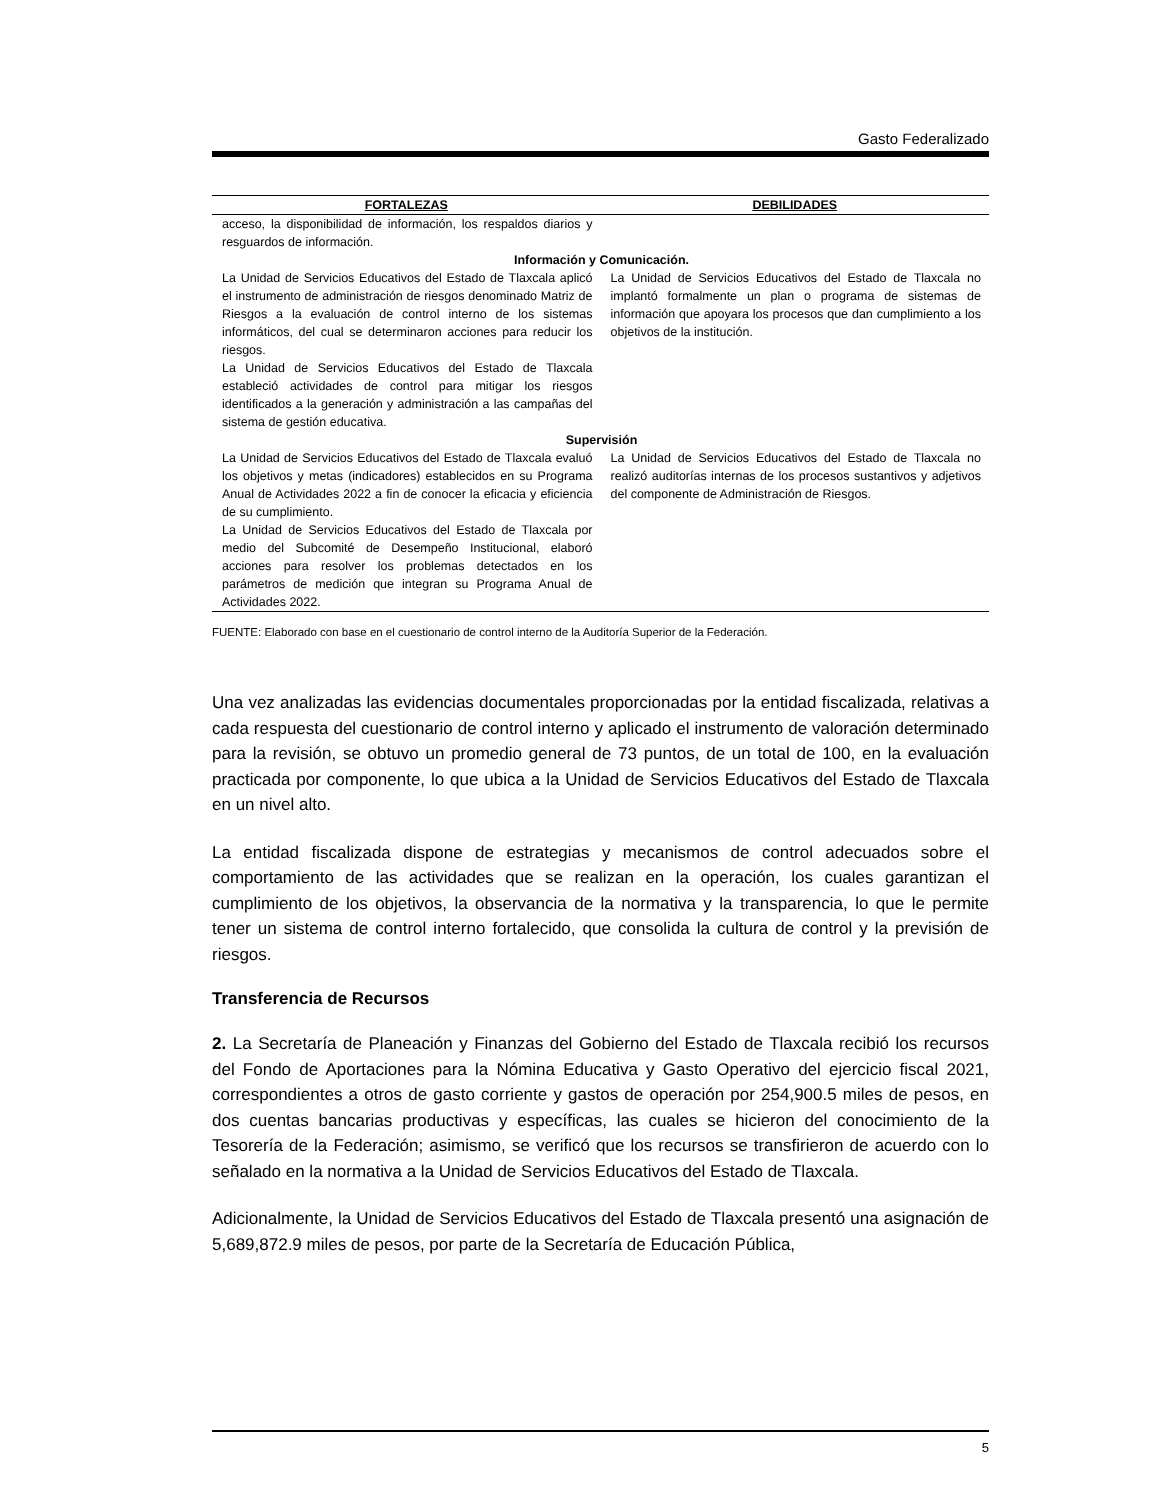Gasto Federalizado
| FORTALEZAS | DEBILIDADES |
| --- | --- |
| acceso, la disponibilidad de información, los respaldos diarios y resguardos de información. | |
| Información y Comunicación. | |
| La Unidad de Servicios Educativos del Estado de Tlaxcala aplicó el instrumento de administración de riesgos denominado Matriz de Riesgos a la evaluación de control interno de los sistemas informáticos, del cual se determinaron acciones para reducir los riesgos. La Unidad de Servicios Educativos del Estado de Tlaxcala estableció actividades de control para mitigar los riesgos identificados a la generación y administración a las campañas del sistema de gestión educativa. | La Unidad de Servicios Educativos del Estado de Tlaxcala no implantó formalmente un plan o programa de sistemas de información que apoyara los procesos que dan cumplimiento a los objetivos de la institución. |
| Supervisión | |
| La Unidad de Servicios Educativos del Estado de Tlaxcala evaluó los objetivos y metas (indicadores) establecidos en su Programa Anual de Actividades 2022 a fin de conocer la eficacia y eficiencia de su cumplimiento. La Unidad de Servicios Educativos del Estado de Tlaxcala por medio del Subcomité de Desempeño Institucional, elaboró acciones para resolver los problemas detectados en los parámetros de medición que integran su Programa Anual de Actividades 2022. | La Unidad de Servicios Educativos del Estado de Tlaxcala no realizó auditorías internas de los procesos sustantivos y adjetivos del componente de Administración de Riesgos. |
FUENTE: Elaborado con base en el cuestionario de control interno de la Auditoría Superior de la Federación.
Una vez analizadas las evidencias documentales proporcionadas por la entidad fiscalizada, relativas a cada respuesta del cuestionario de control interno y aplicado el instrumento de valoración determinado para la revisión, se obtuvo un promedio general de 73 puntos, de un total de 100, en la evaluación practicada por componente, lo que ubica a la Unidad de Servicios Educativos del Estado de Tlaxcala en un nivel alto.
La entidad fiscalizada dispone de estrategias y mecanismos de control adecuados sobre el comportamiento de las actividades que se realizan en la operación, los cuales garantizan el cumplimiento de los objetivos, la observancia de la normativa y la transparencia, lo que le permite tener un sistema de control interno fortalecido, que consolida la cultura de control y la previsión de riesgos.
Transferencia de Recursos
2. La Secretaría de Planeación y Finanzas del Gobierno del Estado de Tlaxcala recibió los recursos del Fondo de Aportaciones para la Nómina Educativa y Gasto Operativo del ejercicio fiscal 2021, correspondientes a otros de gasto corriente y gastos de operación por 254,900.5 miles de pesos, en dos cuentas bancarias productivas y específicas, las cuales se hicieron del conocimiento de la Tesorería de la Federación; asimismo, se verificó que los recursos se transfirieron de acuerdo con lo señalado en la normativa a la Unidad de Servicios Educativos del Estado de Tlaxcala.
Adicionalmente, la Unidad de Servicios Educativos del Estado de Tlaxcala presentó una asignación de 5,689,872.9 miles de pesos, por parte de la Secretaría de Educación Pública,
5